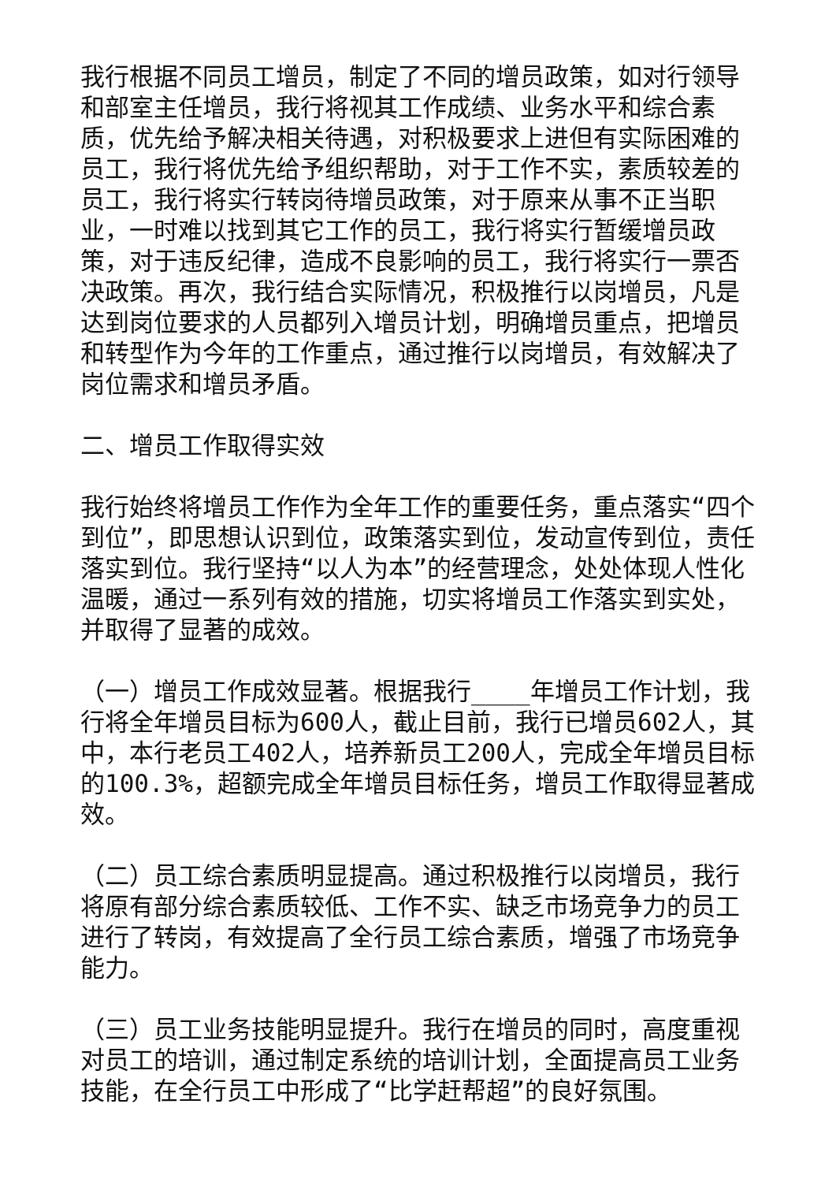我行根据不同员工增员，制定了不同的增员政策，如对行领导和部室主任增员，我行将视其工作成绩、业务水平和综合素质，优先给予解决相关待遇，对积极要求上进但有实际困难的员工，我行将优先给予组织帮助，对于工作不实，素质较差的员工，我行将实行转岗待增员政策，对于原来从事不正当职业，一时难以找到其它工作的员工，我行将实行暂缓增员政策，对于违反纪律，造成不良影响的员工，我行将实行一票否决政策。再次，我行结合实际情况，积极推行以岗增员，凡是达到岗位要求的人员都列入增员计划，明确增员重点，把增员和转型作为今年的工作重点，通过推行以岗增员，有效解决了岗位需求和增员矛盾。
二、增员工作取得实效
我行始终将增员工作作为全年工作的重要任务，重点落实“四个到位”，即思想认识到位，政策落实到位，发动宣传到位，责任落实到位。我行坚持“以人为本”的经营理念，处处体现人性化温暖，通过一系列有效的措施，切实将增员工作落实到实处，并取得了显著的成效。
（一）增员工作成效显著。根据我行____年增员工作计划，我行将全年增员目标为600人，截止目前，我行已增员602人，其中，本行老员工402人，培养新员工200人，完成全年增员目标的100.3%，超额完成全年增员目标任务，增员工作取得显著成效。
（二）员工综合素质明显提高。通过积极推行以岗增员，我行将原有部分综合素质较低、工作不实、缺乏市场竞争力的员工进行了转岗，有效提高了全行员工综合素质，增强了市场竞争能力。
（三）员工业务技能明显提升。我行在增员的同时，高度重视对员工的培训，通过制定系统的培训计划，全面提高员工业务技能，在全行员工中形成了“比学赶帮超”的良好氛围。